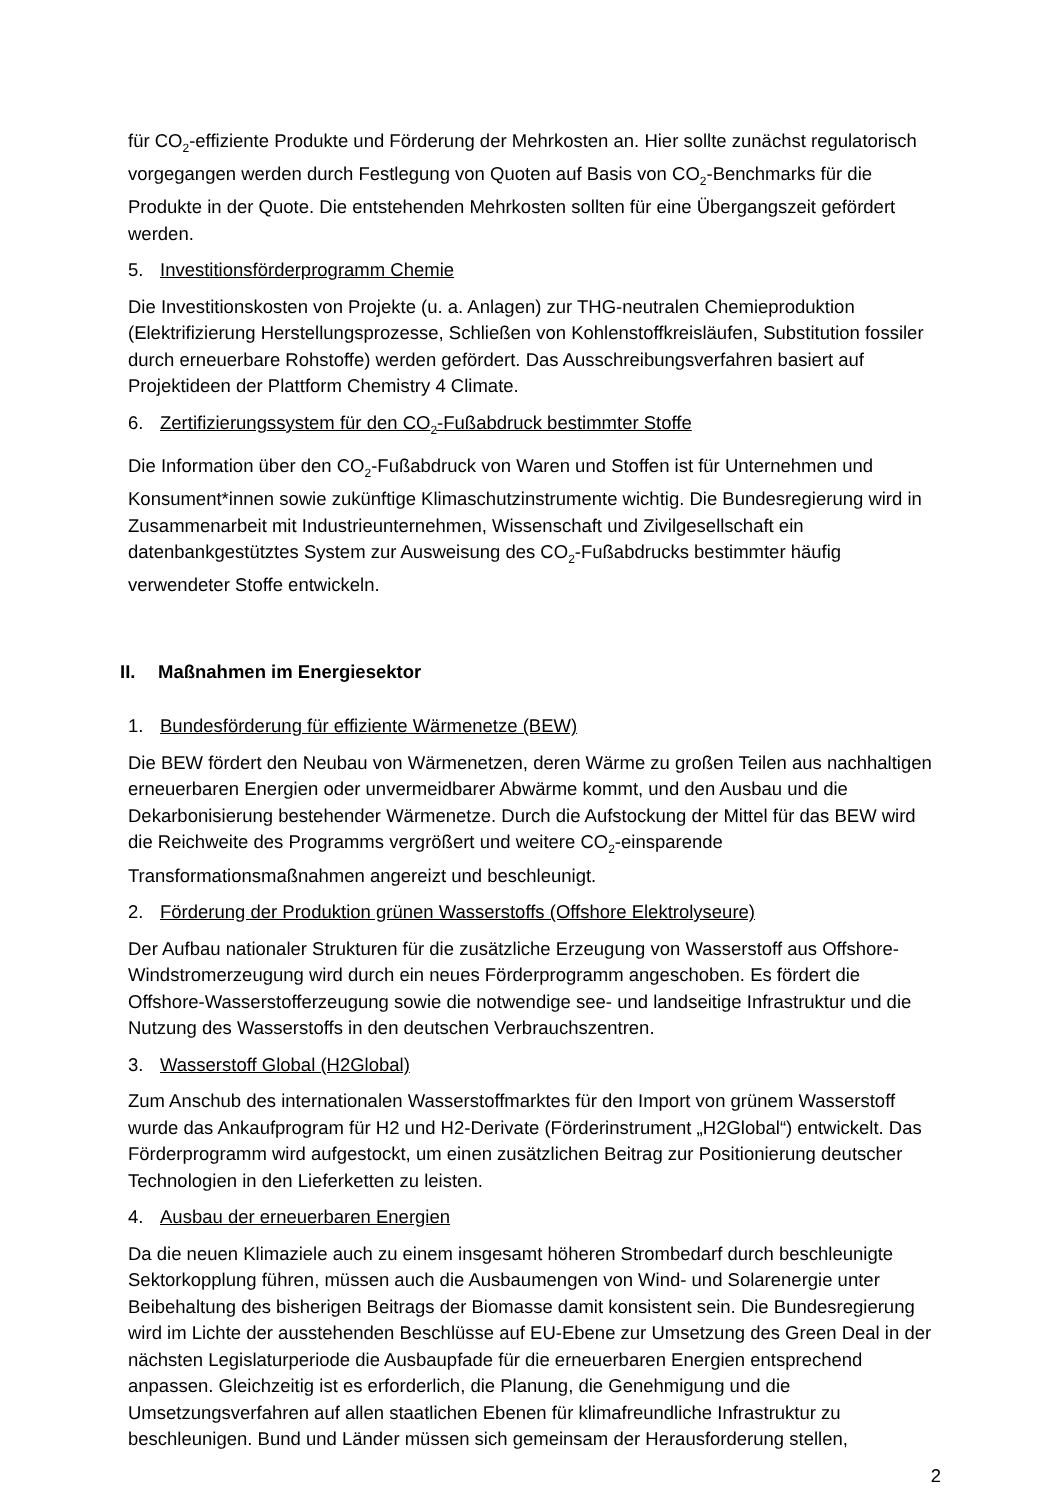für CO<sub>2</sub>-effiziente Produkte und Förderung der Mehrkosten an. Hier sollte zunächst regulatorisch vorgegangen werden durch Festlegung von Quoten auf Basis von CO<sub>2</sub>-Benchmarks für die Produkte in der Quote. Die entstehenden Mehrkosten sollten für eine Übergangszeit gefördert werden.
5. Investitionsförderprogramm Chemie
Die Investitionskosten von Projekte (u. a. Anlagen) zur THG-neutralen Chemieproduktion (Elektrifizierung Herstellungsprozesse, Schließen von Kohlenstoffkreisläufen, Substitution fossiler durch erneuerbare Rohstoffe) werden gefördert. Das Ausschreibungsverfahren basiert auf Projektideen der Plattform Chemistry 4 Climate.
6. Zertifizierungssystem für den CO<sub>2</sub>-Fußabdruck bestimmter Stoffe
Die Information über den CO<sub>2</sub>-Fußabdruck von Waren und Stoffen ist für Unternehmen und Konsument*innen sowie zukünftige Klimaschutzinstrumente wichtig. Die Bundesregierung wird in Zusammenarbeit mit Industrieunternehmen, Wissenschaft und Zivilgesellschaft ein datenbankgestütztes System zur Ausweisung des CO<sub>2</sub>-Fußabdrucks bestimmter häufig verwendeter Stoffe entwickeln.
II. Maßnahmen im Energiesektor
1. Bundesförderung für effiziente Wärmenetze (BEW)
Die BEW fördert den Neubau von Wärmenetzen, deren Wärme zu großen Teilen aus nachhaltigen erneuerbaren Energien oder unvermeidbarer Abwärme kommt, und den Ausbau und die Dekarbonisierung bestehender Wärmenetze. Durch die Aufstockung der Mittel für das BEW wird die Reichweite des Programms vergrößert und weitere CO<sub>2</sub>-einsparende Transformationsmaßnahmen angereizt und beschleunigt.
2. Förderung der Produktion grünen Wasserstoffs (Offshore Elektrolyseure)
Der Aufbau nationaler Strukturen für die zusätzliche Erzeugung von Wasserstoff aus Offshore-Windstromerzeugung wird durch ein neues Förderprogramm angeschoben. Es fördert die Offshore-Wasserstofferzeugung sowie die notwendige see- und landseitige Infrastruktur und die Nutzung des Wasserstoffs in den deutschen Verbrauchszentren.
3. Wasserstoff Global (H2Global)
Zum Anschub des internationalen Wasserstoffmarktes für den Import von grünem Wasserstoff wurde das Ankaufprogram für H2 und H2-Derivate (Förderinstrument „H2Global“) entwickelt. Das Förderprogramm wird aufgestockt, um einen zusätzlichen Beitrag zur Positionierung deutscher Technologien in den Lieferketten zu leisten.
4. Ausbau der erneuerbaren Energien
Da die neuen Klimaziele auch zu einem insgesamt höheren Strombedarf durch beschleunigte Sektorkopplung führen, müssen auch die Ausbaumengen von Wind- und Solarenergie unter Beibehaltung des bisherigen Beitrags der Biomasse damit konsistent sein. Die Bundesregierung wird im Lichte der ausstehenden Beschlüsse auf EU-Ebene zur Umsetzung des Green Deal in der nächsten Legislaturperiode die Ausbaupfade für die erneuerbaren Energien entsprechend anpassen. Gleichzeitig ist es erforderlich, die Planung, die Genehmigung und die Umsetzungsverfahren auf allen staatlichen Ebenen für klimafreundliche Infrastruktur zu beschleunigen. Bund und Länder müssen sich gemeinsam der Herausforderung stellen,
2